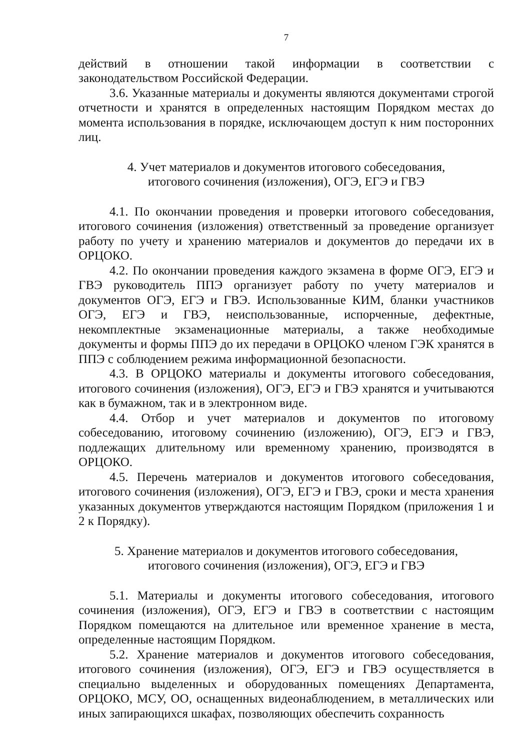7
действий в отношении такой информации в соответствии с законодательством Российской Федерации.
3.6. Указанные материалы и документы являются документами строгой отчетности и хранятся в определенных настоящим Порядком местах до момента использования в порядке, исключающем доступ к ним посторонних лиц.
4. Учет материалов и документов итогового собеседования,
итогового сочинения (изложения), ОГЭ, ЕГЭ и ГВЭ
4.1. По окончании проведения и проверки итогового собеседования, итогового сочинения (изложения) ответственный за проведение организует работу по учету и хранению материалов и документов до передачи их в ОРЦОКО.
4.2. По окончании проведения каждого экзамена в форме ОГЭ, ЕГЭ и ГВЭ руководитель ППЭ организует работу по учету материалов и документов ОГЭ, ЕГЭ и ГВЭ. Использованные КИМ, бланки участников ОГЭ, ЕГЭ и ГВЭ, неиспользованные, испорченные, дефектные, некомплектные экзаменационные материалы, а также необходимые документы и формы ППЭ до их передачи в ОРЦОКО членом ГЭК хранятся в ППЭ с соблюдением режима информационной безопасности.
4.3. В ОРЦОКО материалы и документы итогового собеседования, итогового сочинения (изложения), ОГЭ, ЕГЭ и ГВЭ хранятся и учитываются как в бумажном, так и в электронном виде.
4.4. Отбор и учет материалов и документов по итоговому собеседованию, итоговому сочинению (изложению), ОГЭ, ЕГЭ и ГВЭ, подлежащих длительному или временному хранению, производятся в ОРЦОКО.
4.5. Перечень материалов и документов итогового собеседования, итогового сочинения (изложения), ОГЭ, ЕГЭ и ГВЭ, сроки и места хранения указанных документов утверждаются настоящим Порядком (приложения 1 и 2 к Порядку).
5. Хранение материалов и документов итогового собеседования,
итогового сочинения (изложения), ОГЭ, ЕГЭ и ГВЭ
5.1. Материалы и документы итогового собеседования, итогового сочинения (изложения), ОГЭ, ЕГЭ и ГВЭ в соответствии с настоящим Порядком помещаются на длительное или временное хранение в места, определенные настоящим Порядком.
5.2. Хранение материалов и документов итогового собеседования, итогового сочинения (изложения), ОГЭ, ЕГЭ и ГВЭ осуществляется в специально выделенных и оборудованных помещениях Департамента, ОРЦОКО, МСУ, ОО, оснащенных видеонаблюдением, в металлических или иных запирающихся шкафах, позволяющих обеспечить сохранность